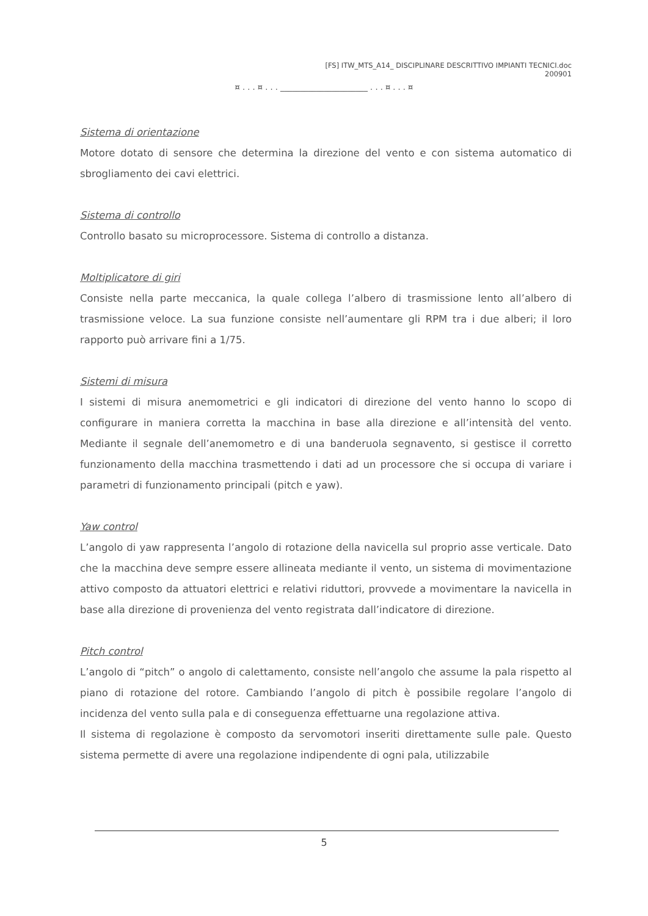[FS] ITW_MTS_A14_ DISCIPLINARE DESCRITTIVO IMPIANTI TECNICI.doc
200901
¤ . . . ¤ . . . ______________________ . . . ¤ . . . ¤
Sistema di orientazione
Motore dotato di sensore che determina la direzione del vento e con sistema automatico di sbrogliamento dei cavi elettrici.
Sistema di controllo
Controllo basato su microprocessore. Sistema di controllo a distanza.
Moltiplicatore di giri
Consiste nella parte meccanica, la quale collega l’albero di trasmissione lento all’albero di trasmissione veloce. La sua funzione consiste nell’aumentare gli RPM tra i due alberi; il loro rapporto può arrivare fini a 1/75.
Sistemi di misura
I sistemi di misura anemometrici e gli indicatori di direzione del vento hanno lo scopo di configurare in maniera corretta la macchina in base alla direzione e all’intensità del vento. Mediante il segnale dell’anemometro e di una banderuola segnavento, si gestisce il corretto funzionamento della macchina trasmettendo i dati ad un processore che si occupa di variare i parametri di funzionamento principali (pitch e yaw).
Yaw control
L’angolo di yaw rappresenta l’angolo di rotazione della navicella sul proprio asse verticale. Dato che la macchina deve sempre essere allineata mediante il vento, un sistema di movimentazione attivo composto da attuatori elettrici e relativi riduttori, provvede a movimentare la navicella in base alla direzione di provenienza del vento registrata dall’indicatore di direzione.
Pitch control
L’angolo di “pitch” o angolo di calettamento, consiste nell’angolo che assume la pala rispetto al piano di rotazione del rotore. Cambiando l’angolo di pitch è possibile regolare l’angolo di incidenza del vento sulla pala e di conseguenza effettuarne una regolazione attiva.
Il sistema di regolazione è composto da servomotori inseriti direttamente sulle pale. Questo sistema permette di avere una regolazione indipendente di ogni pala, utilizzabile
5